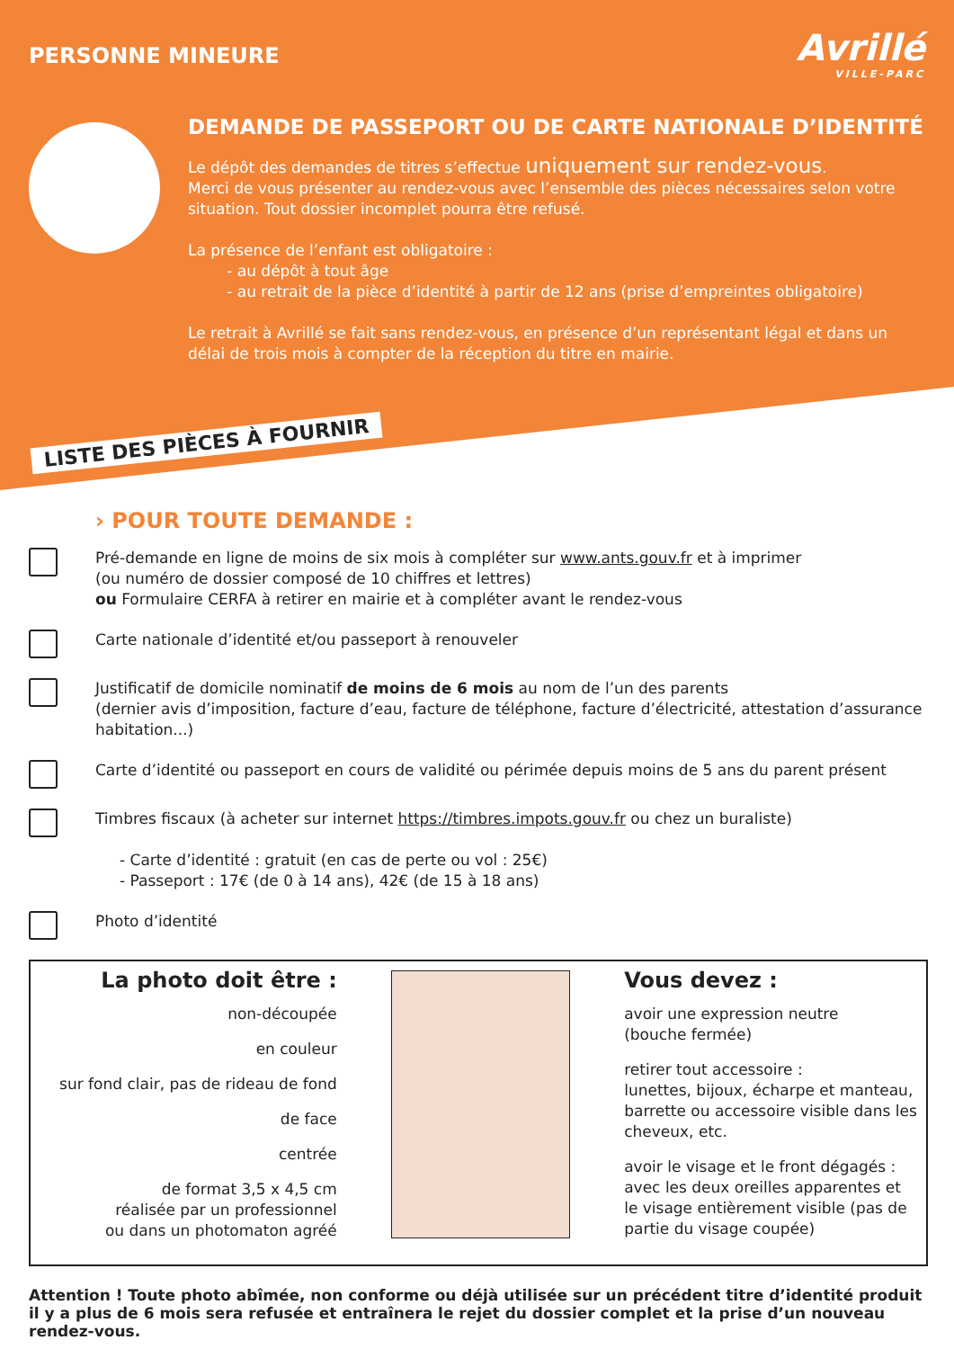PERSONNE MINEURE Avrillé
VILLE-PARC
DEMANDE DE PASSEPORT OU DE CARTE NATIONALE D’IDENTITÉ
Le dépôt des demandes de titres s’effectue uniquement sur rendez-vous.
Merci de vous présenter au rendez-vous avec l’ensemble des pièces nécessaires selon votre situation. Tout dossier incomplet pourra être refusé.
La présence de l’enfant est obligatoire :
- au dépôt à tout âge
- au retrait de la pièce d’identité à partir de 12 ans (prise d’empreintes obligatoire)
Le retrait à Avrillé se fait sans rendez-vous, en présence d’un représentant légal et dans un délai de trois mois à compter de la réception du titre en mairie.
LISTE DES PIÈCES À FOURNIR
› POUR TOUTE DEMANDE :
Pré-demande en ligne de moins de six mois à compléter sur www.ants.gouv.fr et à imprimer
(ou numéro de dossier composé de 10 chiffres et lettres)
ou Formulaire CERFA à retirer en mairie et à compléter avant le rendez-vous
Carte nationale d’identité et/ou passeport à renouveler
Justificatif de domicile nominatif de moins de 6 mois au nom de l’un des parents
(dernier avis d’imposition, facture d’eau, facture de téléphone, facture d’électricité, attestation d’assurance habitation...)
Carte d’identité ou passeport en cours de validité ou périmée depuis moins de 5 ans du parent présent
Timbres fiscaux (à acheter sur internet https://timbres.impots.gouv.fr ou chez un buraliste)
- Carte d’identité : gratuit (en cas de perte ou vol : 25€)
- Passeport : 17€ (de 0 à 14 ans), 42€ (de 15 à 18 ans)
Photo d’identité
La photo doit être :
non-découpée
en couleur
sur fond clair, pas de rideau de fond
de face
centrée
de format 3,5 x 4,5 cm
réalisée par un professionnel
ou dans un photomaton agréé
Vous devez :
avoir une expression neutre
(bouche fermée)
retirer tout accessoire :
lunettes, bijoux, écharpe et manteau, barrette ou accessoire visible dans les cheveux, etc.
avoir le visage et le front dégagés : avec les deux oreilles apparentes et le visage entièrement visible (pas de partie du visage coupée)
Attention ! Toute photo abîmée, non conforme ou déjà utilisée sur un précédent titre d’identité produit il y a plus de 6 mois sera refusée et entraînera le rejet du dossier complet et la prise d’un nouveau rendez-vous.